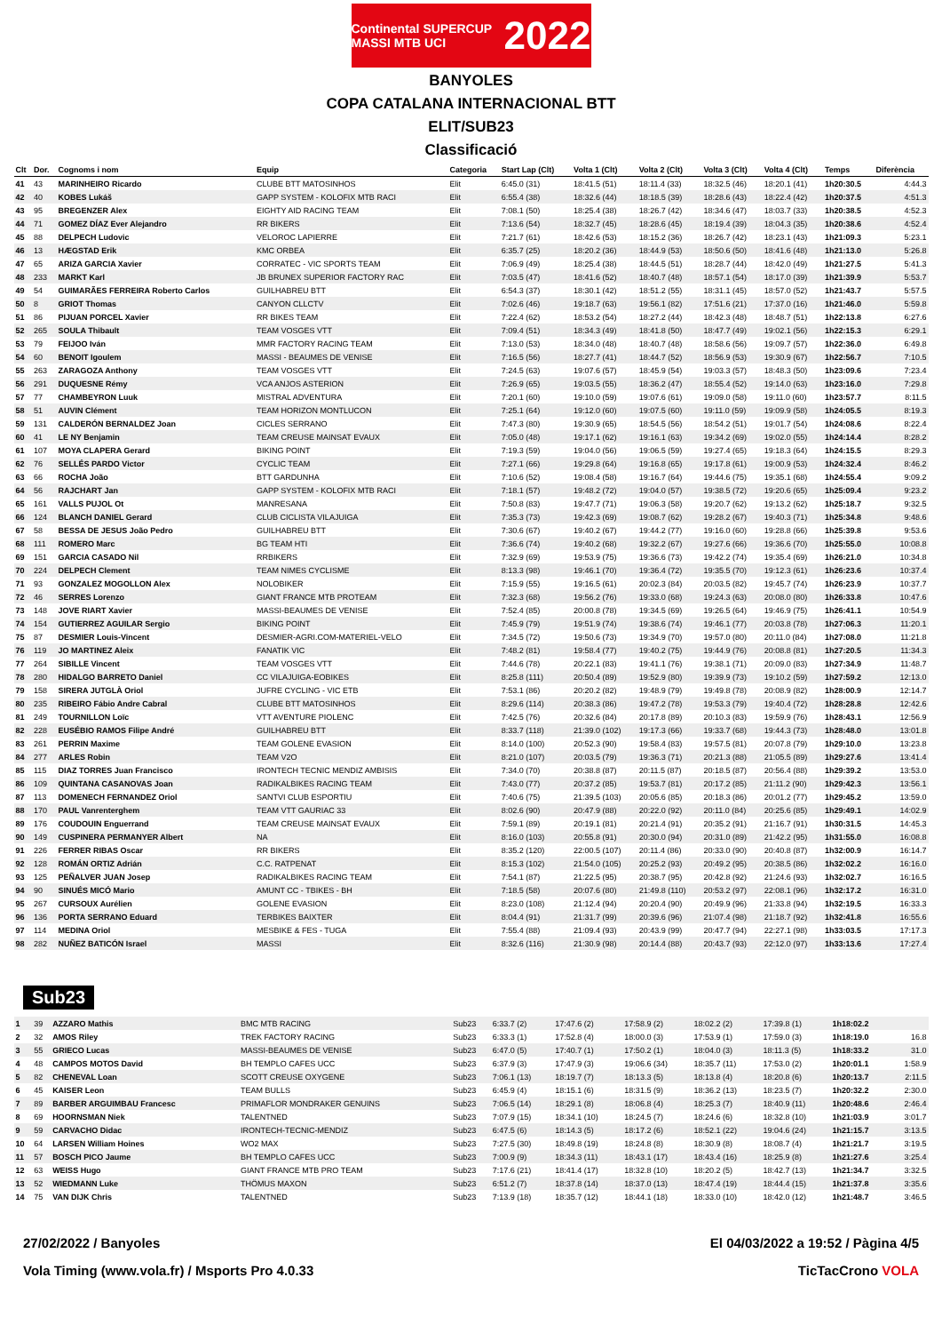Continental SUPERCUP MASSI MTB UCI 2022
BANYOLES
COPA CATALANA INTERNACIONAL BTT
ELIT/SUB23
Classificació
| Clt | Dor. | Cognoms i nom | Equip | Categoria | Start Lap (Clt) | Volta 1 (Clt) | Volta 2 (Clt) | Volta 3 (Clt) | Volta 4 (Clt) | Temps | Diferència |
| --- | --- | --- | --- | --- | --- | --- | --- | --- | --- | --- | --- |
| 41 | 43 | MARINHEIRO Ricardo | CLUBE BTT MATOSINHOS | Elit | 6:45.0 (31) | 18:41.5 (51) | 18:11.4 (33) | 18:32.5 (46) | 18:20.1 (41) | 1h20:30.5 | 4:44.3 |
| 42 | 40 | KOBES Lukáš | GAPP SYSTEM - KOLOFIX MTB RACI | Elit | 6:55.4 (38) | 18:32.6 (44) | 18:18.5 (39) | 18:28.6 (43) | 18:22.4 (42) | 1h20:37.5 | 4:51.3 |
| 43 | 95 | BREGENZER Alex | EIGHTY AID RACING TEAM | Elit | 7:08.1 (50) | 18:25.4 (38) | 18:26.7 (42) | 18:34.6 (47) | 18:03.7 (33) | 1h20:38.5 | 4:52.3 |
| 44 | 71 | GOMEZ DÍAZ Ever Alejandro | RR BIKERS | Elit | 7:13.6 (54) | 18:32.7 (45) | 18:28.6 (45) | 18:19.4 (39) | 18:04.3 (35) | 1h20:38.6 | 4:52.4 |
| 45 | 88 | DELPECH Ludovic | VELOROC LAPIERRE | Elit | 7:21.7 (61) | 18:42.6 (53) | 18:15.2 (36) | 18:26.7 (42) | 18:23.1 (43) | 1h21:09.3 | 5:23.1 |
| 46 | 13 | HÆGSTAD Erik | KMC ORBEA | Elit | 6:35.7 (25) | 18:20.2 (36) | 18:44.9 (53) | 18:50.6 (50) | 18:41.6 (48) | 1h21:13.0 | 5:26.8 |
| 47 | 65 | ARIZA GARCIA Xavier | CORRATEC - VIC SPORTS TEAM | Elit | 7:06.9 (49) | 18:25.4 (38) | 18:44.5 (51) | 18:28.7 (44) | 18:42.0 (49) | 1h21:27.5 | 5:41.3 |
| 48 | 233 | MARKT Karl | JB BRUNEX SUPERIOR FACTORY RAC | Elit | 7:03.5 (47) | 18:41.6 (52) | 18:40.7 (48) | 18:57.1 (54) | 18:17.0 (39) | 1h21:39.9 | 5:53.7 |
| 49 | 54 | GUIMARÃES FERREIRA Roberto Carlos | GUILHABREU BTT | Elit | 6:54.3 (37) | 18:30.1 (42) | 18:51.2 (55) | 18:31.1 (45) | 18:57.0 (52) | 1h21:43.7 | 5:57.5 |
| 50 | 8 | GRIOT Thomas | CANYON CLLCTV | Elit | 7:02.6 (46) | 19:18.7 (63) | 19:56.1 (82) | 17:51.6 (21) | 17:37.0 (16) | 1h21:46.0 | 5:59.8 |
| 51 | 86 | PIJUAN PORCEL Xavier | RR BIKES TEAM | Elit | 7:22.4 (62) | 18:53.2 (54) | 18:27.2 (44) | 18:42.3 (48) | 18:48.7 (51) | 1h22:13.8 | 6:27.6 |
| 52 | 265 | SOULA Thibault | TEAM VOSGES VTT | Elit | 7:09.4 (51) | 18:34.3 (49) | 18:41.8 (50) | 18:47.7 (49) | 19:02.1 (56) | 1h22:15.3 | 6:29.1 |
| 53 | 79 | FEIJOO Iván | MMR FACTORY RACING TEAM | Elit | 7:13.0 (53) | 18:34.0 (48) | 18:40.7 (48) | 18:58.6 (56) | 19:09.7 (57) | 1h22:36.0 | 6:49.8 |
| 54 | 60 | BENOIT Igoulem | MASSI - BEAUMES DE VENISE | Elit | 7:16.5 (56) | 18:27.7 (41) | 18:44.7 (52) | 18:56.9 (53) | 19:30.9 (67) | 1h22:56.7 | 7:10.5 |
| 55 | 263 | ZARAGOZA Anthony | TEAM VOSGES VTT | Elit | 7:24.5 (63) | 19:07.6 (57) | 18:45.9 (54) | 19:03.3 (57) | 18:48.3 (50) | 1h23:09.6 | 7:23.4 |
| 56 | 291 | DUQUESNE Rémy | VCA ANJOS ASTERION | Elit | 7:26.9 (65) | 19:03.5 (55) | 18:36.2 (47) | 18:55.4 (52) | 19:14.0 (63) | 1h23:16.0 | 7:29.8 |
| 57 | 77 | CHAMBEYRON Luuk | MISTRAL ADVENTURA | Elit | 7:20.1 (60) | 19:10.0 (59) | 19:07.6 (61) | 19:09.0 (58) | 19:11.0 (60) | 1h23:57.7 | 8:11.5 |
| 58 | 51 | AUVIN Clément | TEAM HORIZON MONTLUCON | Elit | 7:25.1 (64) | 19:12.0 (60) | 19:07.5 (60) | 19:11.0 (59) | 19:09.9 (58) | 1h24:05.5 | 8:19.3 |
| 59 | 131 | CALDERÓN BERNALDEZ Joan | CICLES SERRANO | Elit | 7:47.3 (80) | 19:30.9 (65) | 18:54.5 (56) | 18:54.2 (51) | 19:01.7 (54) | 1h24:08.6 | 8:22.4 |
| 60 | 41 | LE NY Benjamin | TEAM CREUSE MAINSAT EVAUX | Elit | 7:05.0 (48) | 19:17.1 (62) | 19:16.1 (63) | 19:34.2 (69) | 19:02.0 (55) | 1h24:14.4 | 8:28.2 |
| 61 | 107 | MOYA CLAPERA Gerard | BIKING POINT | Elit | 7:19.3 (59) | 19:04.0 (56) | 19:06.5 (59) | 19:27.4 (65) | 19:18.3 (64) | 1h24:15.5 | 8:29.3 |
| 62 | 76 | SELLÉS PARDO Victor | CYCLIC TEAM | Elit | 7:27.1 (66) | 19:29.8 (64) | 19:16.8 (65) | 19:17.8 (61) | 19:00.9 (53) | 1h24:32.4 | 8:46.2 |
| 63 | 66 | ROCHA João | BTT GARDUNHA | Elit | 7:10.6 (52) | 19:08.4 (58) | 19:16.7 (64) | 19:44.6 (75) | 19:35.1 (68) | 1h24:55.4 | 9:09.2 |
| 64 | 56 | RAJCHART Jan | GAPP SYSTEM - KOLOFIX MTB RACI | Elit | 7:18.1 (57) | 19:48.2 (72) | 19:04.0 (57) | 19:38.5 (72) | 19:20.6 (65) | 1h25:09.4 | 9:23.2 |
| 65 | 161 | VALLS PUJOL Ot | MANRESANA | Elit | 7:50.8 (83) | 19:47.7 (71) | 19:06.3 (58) | 19:20.7 (62) | 19:13.2 (62) | 1h25:18.7 | 9:32.5 |
| 66 | 124 | BLANCH DANIEL Gerard | CLUB CICLISTA VILAJUIGA | Elit | 7:35.3 (73) | 19:42.3 (69) | 19:08.7 (62) | 19:28.2 (67) | 19:40.3 (71) | 1h25:34.8 | 9:48.6 |
| 67 | 58 | BESSA DE JESUS João Pedro | GUILHABREU BTT | Elit | 7:30.6 (67) | 19:40.2 (67) | 19:44.2 (77) | 19:16.0 (60) | 19:28.8 (66) | 1h25:39.8 | 9:53.6 |
| 68 | 111 | ROMERO Marc | BG TEAM HTI | Elit | 7:36.6 (74) | 19:40.2 (68) | 19:32.2 (67) | 19:27.6 (66) | 19:36.6 (70) | 1h25:55.0 | 10:08.8 |
| 69 | 151 | GARCIA CASADO Nil | RRBIKERS | Elit | 7:32.9 (69) | 19:53.9 (75) | 19:36.6 (73) | 19:42.2 (74) | 19:35.4 (69) | 1h26:21.0 | 10:34.8 |
| 70 | 224 | DELPECH Clement | TEAM NIMES CYCLISME | Elit | 8:13.3 (98) | 19:46.1 (70) | 19:36.4 (72) | 19:35.5 (70) | 19:12.3 (61) | 1h26:23.6 | 10:37.4 |
| 71 | 93 | GONZALEZ MOGOLLON Alex | NOLOBIKER | Elit | 7:15.9 (55) | 19:16.5 (61) | 20:02.3 (84) | 20:03.5 (82) | 19:45.7 (74) | 1h26:23.9 | 10:37.7 |
| 72 | 46 | SERRES Lorenzo | GIANT FRANCE MTB PROTEAM | Elit | 7:32.3 (68) | 19:56.2 (76) | 19:33.0 (68) | 19:24.3 (63) | 20:08.0 (80) | 1h26:33.8 | 10:47.6 |
| 73 | 148 | JOVE RIART Xavier | MASSI-BEAUMES DE VENISE | Elit | 7:52.4 (85) | 20:00.8 (78) | 19:34.5 (69) | 19:26.5 (64) | 19:46.9 (75) | 1h26:41.1 | 10:54.9 |
| 74 | 154 | GUTIERREZ AGUILAR Sergio | BIKING POINT | Elit | 7:45.9 (79) | 19:51.9 (74) | 19:38.6 (74) | 19:46.1 (77) | 20:03.8 (78) | 1h27:06.3 | 11:20.1 |
| 75 | 87 | DESMIER Louis-Vincent | DESMIER-AGRI.COM-MATERIEL-VELO | Elit | 7:34.5 (72) | 19:50.6 (73) | 19:34.9 (70) | 19:57.0 (80) | 20:11.0 (84) | 1h27:08.0 | 11:21.8 |
| 76 | 119 | JO MARTINEZ Aleix | FANATIK VIC | Elit | 7:48.2 (81) | 19:58.4 (77) | 19:40.2 (75) | 19:44.9 (76) | 20:08.8 (81) | 1h27:20.5 | 11:34.3 |
| 77 | 264 | SIBILLE Vincent | TEAM VOSGES VTT | Elit | 7:44.6 (78) | 20:22.1 (83) | 19:41.1 (76) | 19:38.1 (71) | 20:09.0 (83) | 1h27:34.9 | 11:48.7 |
| 78 | 280 | HIDALGO BARRETO Daniel | CC VILAJUIGA-EOBIKES | Elit | 8:25.8 (111) | 20:50.4 (89) | 19:52.9 (80) | 19:39.9 (73) | 19:10.2 (59) | 1h27:59.2 | 12:13.0 |
| 79 | 158 | SIRERA JUTGLÀ Oriol | JUFRE CYCLING - VIC ETB | Elit | 7:53.1 (86) | 20:20.2 (82) | 19:48.9 (79) | 19:49.8 (78) | 20:08.9 (82) | 1h28:00.9 | 12:14.7 |
| 80 | 235 | RIBEIRO Fábio Andre Cabral | CLUBE BTT MATOSINHOS | Elit | 8:29.6 (114) | 20:38.3 (86) | 19:47.2 (78) | 19:53.3 (79) | 19:40.4 (72) | 1h28:28.8 | 12:42.6 |
| 81 | 249 | TOURNILLON Loïc | VTT AVENTURE PIOLENC | Elit | 7:42.5 (76) | 20:32.6 (84) | 20:17.8 (89) | 20:10.3 (83) | 19:59.9 (76) | 1h28:43.1 | 12:56.9 |
| 82 | 228 | EUSÉBIO RAMOS Filipe André | GUILHABREU BTT | Elit | 8:33.7 (118) | 21:39.0 (102) | 19:17.3 (66) | 19:33.7 (68) | 19:44.3 (73) | 1h28:48.0 | 13:01.8 |
| 83 | 261 | PERRIN Maxime | TEAM GOLENE EVASION | Elit | 8:14.0 (100) | 20:52.3 (90) | 19:58.4 (83) | 19:57.5 (81) | 20:07.8 (79) | 1h29:10.0 | 13:23.8 |
| 84 | 277 | ARLES Robin | TEAM V2O | Elit | 8:21.0 (107) | 20:03.5 (79) | 19:36.3 (71) | 20:21.3 (88) | 21:05.5 (89) | 1h29:27.6 | 13:41.4 |
| 85 | 115 | DIAZ TORRES Juan Francisco | IRONTECH TECNIC MENDIZ AMBISIS | Elit | 7:34.0 (70) | 20:38.8 (87) | 20:11.5 (87) | 20:18.5 (87) | 20:56.4 (88) | 1h29:39.2 | 13:53.0 |
| 86 | 109 | QUINTANA CASANOVAS Joan | RADIKALBIKES RACING TEAM | Elit | 7:43.0 (77) | 20:37.2 (85) | 19:53.7 (81) | 20:17.2 (85) | 21:11.2 (90) | 1h29:42.3 | 13:56.1 |
| 87 | 113 | DOMENECH FERNANDEZ Oriol | SANTVI CLUB ESPORTIU | Elit | 7:40.6 (75) | 21:39.5 (103) | 20:05.6 (85) | 20:18.3 (86) | 20:01.2 (77) | 1h29:45.2 | 13:59.0 |
| 88 | 170 | PAUL Vanrenterghem | TEAM VTT GAURIAC 33 | Elit | 8:02.6 (90) | 20:47.9 (88) | 20:22.0 (92) | 20:11.0 (84) | 20:25.6 (85) | 1h29:49.1 | 14:02.9 |
| 89 | 176 | COUDOUIN Enguerrand | TEAM CREUSE MAINSAT EVAUX | Elit | 7:59.1 (89) | 20:19.1 (81) | 20:21.4 (91) | 20:35.2 (91) | 21:16.7 (91) | 1h30:31.5 | 14:45.3 |
| 90 | 149 | CUSPINERA PERMANYER Albert | NA | Elit | 8:16.0 (103) | 20:55.8 (91) | 20:30.0 (94) | 20:31.0 (89) | 21:42.2 (95) | 1h31:55.0 | 16:08.8 |
| 91 | 226 | FERRER RIBAS Oscar | RR BIKERS | Elit | 8:35.2 (120) | 22:00.5 (107) | 20:11.4 (86) | 20:33.0 (90) | 20:40.8 (87) | 1h32:00.9 | 16:14.7 |
| 92 | 128 | ROMÁN ORTIZ Adrián | C.C. RATPENAT | Elit | 8:15.3 (102) | 21:54.0 (105) | 20:25.2 (93) | 20:49.2 (95) | 20:38.5 (86) | 1h32:02.2 | 16:16.0 |
| 93 | 125 | PEÑALVER JUAN Josep | RADIKALBIKES RACING TEAM | Elit | 7:54.1 (87) | 21:22.5 (95) | 20:38.7 (95) | 20:42.8 (92) | 21:24.6 (93) | 1h32:02.7 | 16:16.5 |
| 94 | 90 | SINUÉS MICÓ Mario | AMUNT CC - TBIKES - BH | Elit | 7:18.5 (58) | 20:07.6 (80) | 21:49.8 (110) | 20:53.2 (97) | 22:08.1 (96) | 1h32:17.2 | 16:31.0 |
| 95 | 267 | CURSOUX Aurélien | GOLENE EVASION | Elit | 8:23.0 (108) | 21:12.4 (94) | 20:20.4 (90) | 20:49.9 (96) | 21:33.8 (94) | 1h32:19.5 | 16:33.3 |
| 96 | 136 | PORTA SERRANO Eduard | TERBIKES BAIXTER | Elit | 8:04.4 (91) | 21:31.7 (99) | 20:39.6 (96) | 21:07.4 (98) | 21:18.7 (92) | 1h32:41.8 | 16:55.6 |
| 97 | 114 | MEDINA Oriol | MESBIKE & FES - TUGA | Elit | 7:55.4 (88) | 21:09.4 (93) | 20:43.9 (99) | 20:47.7 (94) | 22:27.1 (98) | 1h33:03.5 | 17:17.3 |
| 98 | 282 | NUÑEZ BATICÓN Israel | MASSI | Elit | 8:32.6 (116) | 21:30.9 (98) | 20:14.4 (88) | 20:43.7 (93) | 22:12.0 (97) | 1h33:13.6 | 17:27.4 |
Sub23
| 1 | 39 | AZZARO Mathis | BMC MTB RACING | Sub23 | 6:33.7 (2) | 17:47.6 (2) | 17:58.9 (2) | 18:02.2 (2) | 17:39.8 (1) | 1h18:02.2 | |
| 2 | 32 | AMOS Riley | TREK FACTORY RACING | Sub23 | 6:33.3 (1) | 17:52.8 (4) | 18:00.0 (3) | 17:53.9 (1) | 17:59.0 (3) | 1h18:19.0 | 16.8 |
| 3 | 55 | GRIECO Lucas | MASSI-BEAUMES DE VENISE | Sub23 | 6:47.0 (5) | 17:40.7 (1) | 17:50.2 (1) | 18:04.0 (3) | 18:11.3 (5) | 1h18:33.2 | 31.0 |
| 4 | 48 | CAMPOS MOTOS David | BH TEMPLO CAFES UCC | Sub23 | 6:37.9 (3) | 17:47.9 (3) | 19:06.6 (34) | 18:35.7 (11) | 17:53.0 (2) | 1h20:01.1 | 1:58.9 |
| 5 | 82 | CHENEVAL Loan | SCOTT CREUSE OXYGENE | Sub23 | 7:06.1 (13) | 18:19.7 (7) | 18:13.3 (5) | 18:13.8 (4) | 18:20.8 (6) | 1h20:13.7 | 2:11.5 |
| 6 | 45 | KAISER Leon | TEAM BULLS | Sub23 | 6:45.9 (4) | 18:15.1 (6) | 18:31.5 (9) | 18:36.2 (13) | 18:23.5 (7) | 1h20:32.2 | 2:30.0 |
| 7 | 89 | BARBER ARGUIMBAU Francesc | PRIMAFLOR MONDRAKER GENUINS | Sub23 | 7:06.5 (14) | 18:29.1 (8) | 18:06.8 (4) | 18:25.3 (7) | 18:40.9 (11) | 1h20:48.6 | 2:46.4 |
| 8 | 69 | HOORNSMAN Niek | TALENTNED | Sub23 | 7:07.9 (15) | 18:34.1 (10) | 18:24.5 (7) | 18:24.6 (6) | 18:32.8 (10) | 1h21:03.9 | 3:01.7 |
| 9 | 59 | CARVACHO Didac | IRONTECH-TECNIC-MENDIZ | Sub23 | 6:47.5 (6) | 18:14.3 (5) | 18:17.2 (6) | 18:52.1 (22) | 19:04.6 (24) | 1h21:15.7 | 3:13.5 |
| 10 | 64 | LARSEN William Hoines | WO2 MAX | Sub23 | 7:27.5 (30) | 18:49.8 (19) | 18:24.8 (8) | 18:30.9 (8) | 18:08.7 (4) | 1h21:21.7 | 3:19.5 |
| 11 | 57 | BOSCH PICO Jaume | BH TEMPLO CAFES UCC | Sub23 | 7:00.9 (9) | 18:34.3 (11) | 18:43.1 (17) | 18:43.4 (16) | 18:25.9 (8) | 1h21:27.6 | 3:25.4 |
| 12 | 63 | WEISS Hugo | GIANT FRANCE MTB PRO TEAM | Sub23 | 7:17.6 (21) | 18:41.4 (17) | 18:32.8 (10) | 18:20.2 (5) | 18:42.7 (13) | 1h21:34.7 | 3:32.5 |
| 13 | 52 | WIEDMANN Luke | THÖMUS MAXON | Sub23 | 6:51.2 (7) | 18:37.8 (14) | 18:37.0 (13) | 18:47.4 (19) | 18:44.4 (15) | 1h21:37.8 | 3:35.6 |
| 14 | 75 | VAN DIJK Chris | TALENTNED | Sub23 | 7:13.9 (18) | 18:35.7 (12) | 18:44.1 (18) | 18:33.0 (10) | 18:42.0 (12) | 1h21:48.7 | 3:46.5 |
27/02/2022 / Banyoles El 04/03/2022 a 19:52 / Pàgina 4/5
Vola Timing (www.vola.fr) / Msports Pro 4.0.33 TicTacCrono VOLA